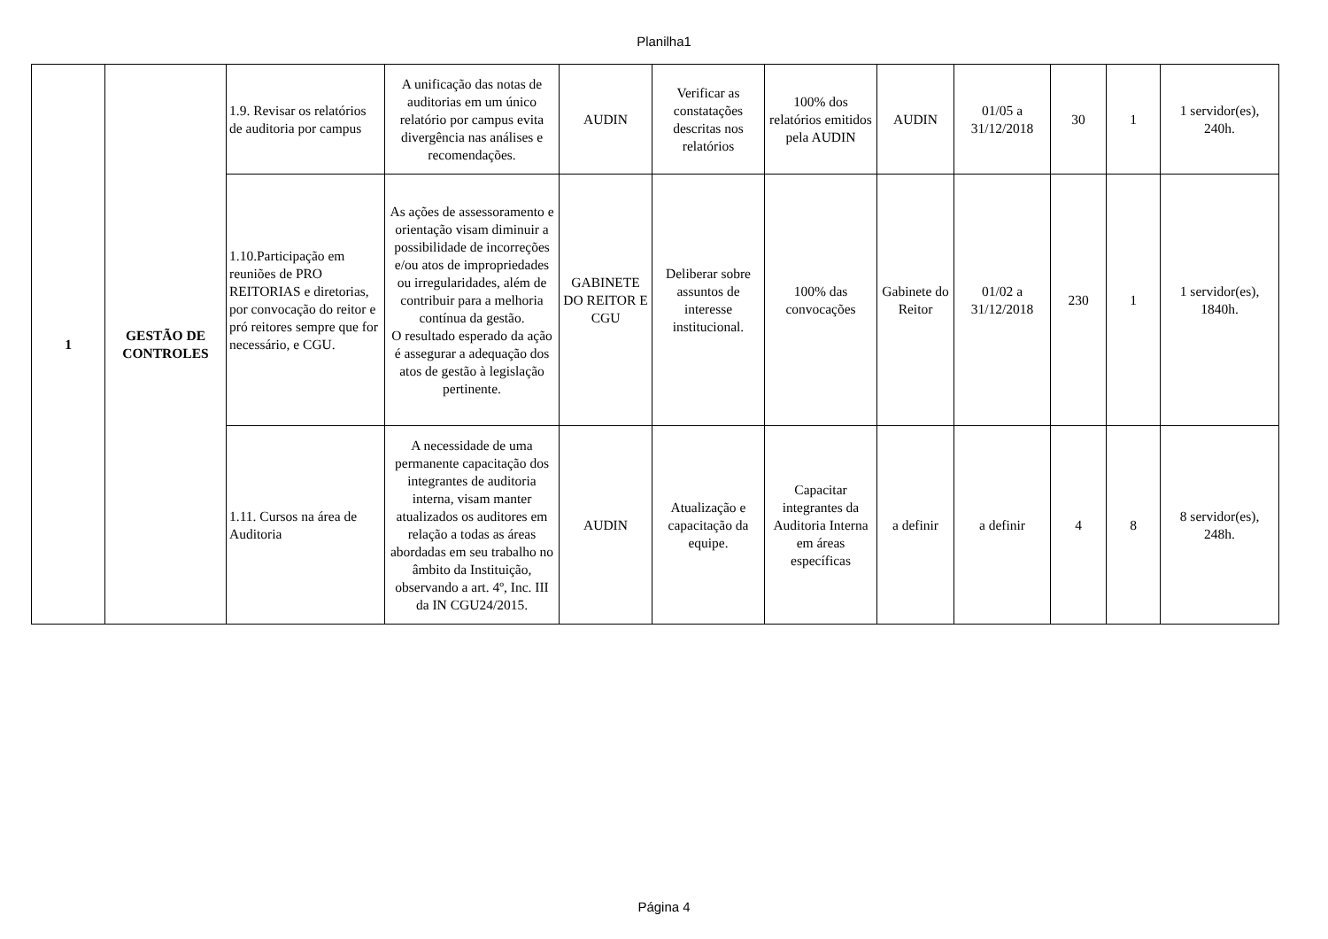Planilha1
| 1 | GESTÃO DE CONTROLES | 1.9. Revisar os relatórios de auditoria por campus | A unificação das notas de auditorias em um único relatório por campus evita divergência nas análises e recomendações. | AUDIN | Verificar as constatações descritas nos relatórios | 100% dos relatórios emitidos pela AUDIN | AUDIN | 01/05 a 31/12/2018 | 30 | 1 | 1 servidor(es), 240h. |
| | | 1.10.Participação em reuniões de PRO REITORIAS e diretorias, por convocação do reitor e pró reitores sempre que for necessário, e CGU. | As ações de assessoramento e orientação visam diminuir a possibilidade de incorreções e/ou atos de impropriedades ou irregularidades, além de contribuir para a melhoria contínua da gestão. O resultado esperado da ação é assegurar a adequação dos atos de gestão à legislação pertinente. | GABINETE DO REITOR E CGU | Deliberar sobre assuntos de interesse institucional. | 100% das convocações | Gabinete do Reitor | 01/02 a 31/12/2018 | 230 | 1 | 1 servidor(es), 1840h. |
| | | 1.11. Cursos na área de Auditoria | A necessidade de uma permanente capacitação dos integrantes de auditoria interna, visam manter atualizados os auditores em relação a todas as áreas abordadas em seu trabalho no âmbito da Instituição, observando a art. 4º, Inc. III da IN CGU24/2015. | AUDIN | Atualização e capacitação da equipe. | Capacitar integrantes da Auditoria Interna em áreas específicas | a definir | a definir | 4 | 8 | 8 servidor(es), 248h. |
Página 4